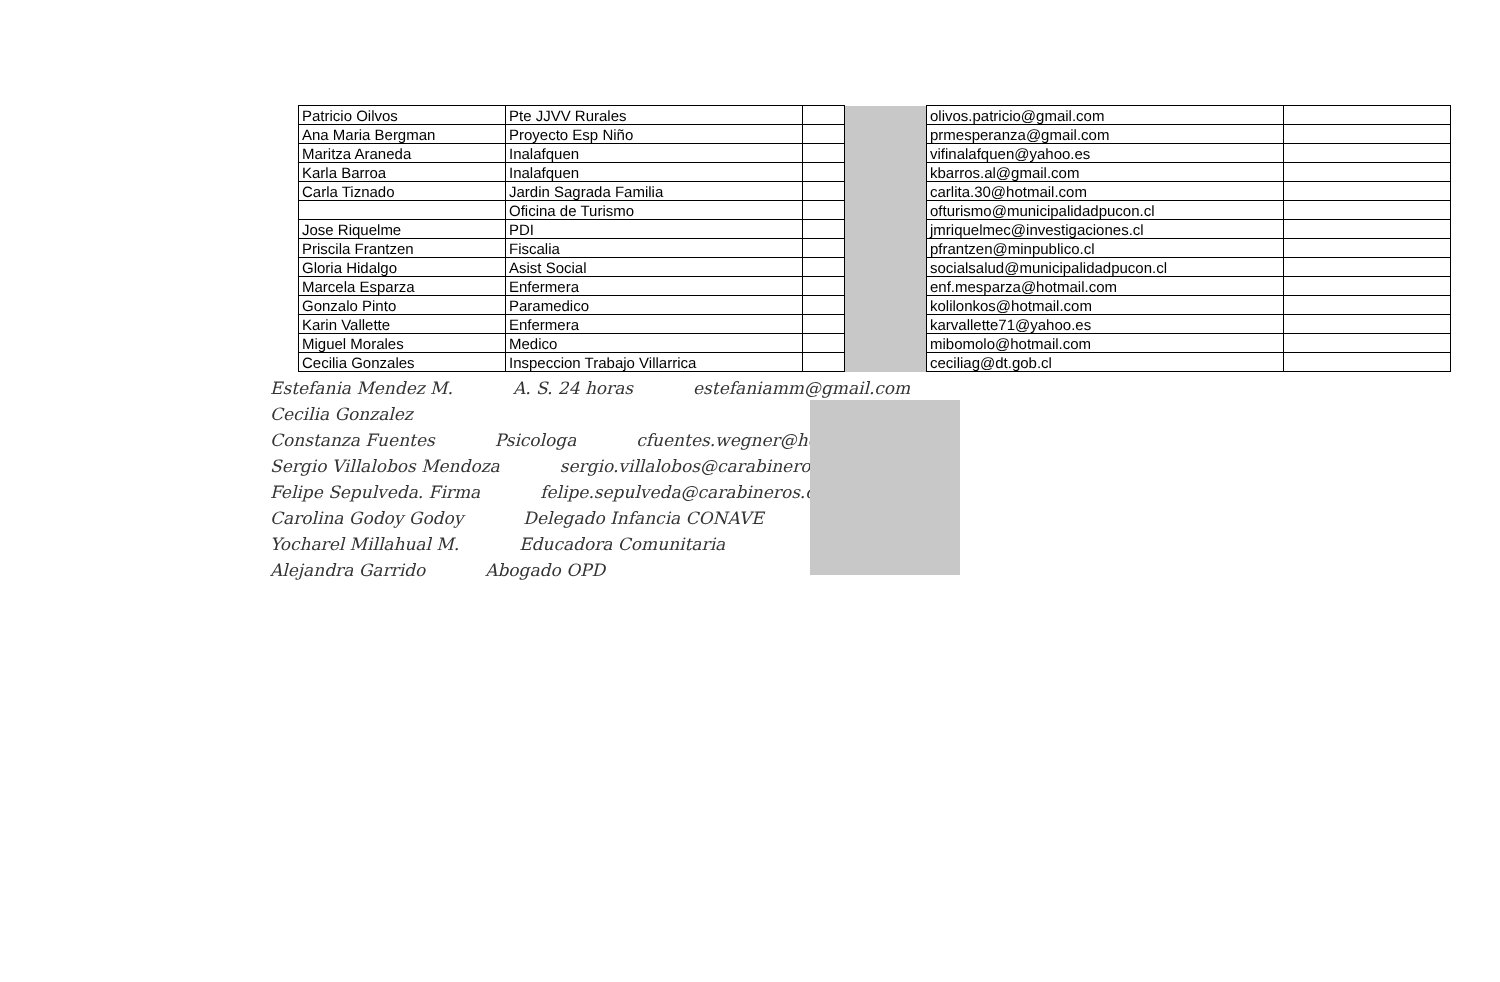| Patricio Oilvos | Pte JJVV Rurales | | | olivos.patricio@gmail.com | |
| Ana Maria Bergman | Proyecto Esp Niño | | | prmesperanza@gmail.com | |
| Maritza Araneda | Inalafquen | | | vifinalafquen@yahoo.es | |
| Karla Barroa | Inalafquen | | | kbarros.al@gmail.com | |
| Carla Tiznado | Jardin Sagrada Familia | | | carlita.30@hotmail.com | |
| | Oficina de Turismo | | | ofturismo@municipalidadpucon.cl | |
| Jose Riquelme | PDI | | | jmriquelmec@investigaciones.cl | |
| Priscila Frantzen | Fiscalia | | | pfrantzen@minpublico.cl | |
| Gloria Hidalgo | Asist Social | | | socialsalud@municipalidadpucon.cl | |
| Marcela Esparza | Enfermera | | | enf.mesparza@hotmail.com | |
| Gonzalo Pinto | Paramedico | | | kolilonkos@hotmail.com | |
| Karin Vallette | Enfermera | | | karvallette71@yahoo.es | |
| Miguel Morales | Medico | | | mibomolo@hotmail.com | |
| Cecilia Gonzales | Inspeccion Trabajo Villarrica | | | ceciliag@dt.gob.cl | |
Estefania Mendez M. A. S. 24 horas estefaniamm@gmail.com
Cecilia Gonzalez
Constanza Fuentes Psicologa cfuentes.wegner@hotmail.com
Sergio Villalobos Mendoza sergio.villalobos@carabineros.cl
Felipe Sepulveda. Firma felipe.sepulveda@carabineros.cl
Carolina Godoy Godoy Delegado Infancia CONAVE
Yocharel Millahual M. Educadora Comunitaria
Alejandra Garrido Abogado OPD